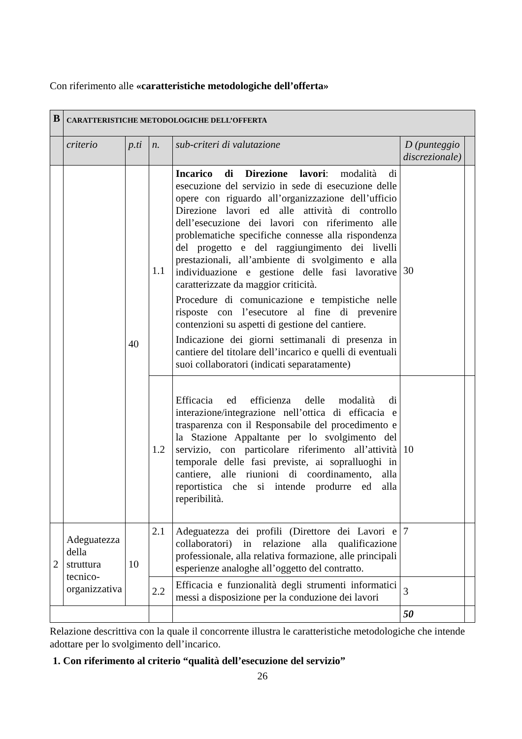Con riferimento alle «caratteristiche metodologiche dell’offerta»
| B | CARATTERISTICHE METODOLOGICHE DELL’OFFERTA | | | | | |
| | criterio | p.ti | n. | sub-criteri di valutazione | D (punteggio discrezionale) | |
| | | 40 | 1.1 | Incarico di Direzione lavori : modalità di esecuzione del servizio in sede di esecuzione delle opere con riguardo all’organizzazione dell’ufficio Direzione lavori ed alle attività di controllo dell’esecuzione dei lavori con riferimento alle problematiche specifiche connesse alla rispondenza del progetto e del raggiungimento dei livelli prestazionali, all’ambiente di svolgimento e alla individuazione e gestione delle fasi lavorative caratterizzate da maggior criticità. Procedure di comunicazione e tempistiche nelle risposte con l’esecutore al fine di prevenire contenzioni su aspetti di gestione del cantiere. Indicazione dei giorni settimanali di presenza in cantiere del titolare dell’incarico e quelli di eventuali suoi collaboratori (indicati separatamente) | 30 | |
| | | | 1.2 | Efficacia ed efficienza delle modalità di interazione/integrazione nell’ottica di efficacia e trasparenza con il Responsabile del procedimento e la Stazione Appaltante per lo svolgimento del servizio, con particolare riferimento all’attività temporale delle fasi previste, ai sopralluoghi in cantiere, alle riunioni di coordinamento, alla reportistica che si intende produrre ed alla reperibilità. | 10 | |
| 2 | Adeguatezza della struttura tecnico-organizzativa | 10 | 2.1 | Adeguatezza dei profili (Direttore dei Lavori e collaboratori) in relazione alla qualificazione professionale, alla relativa formazione, alle principali esperienze analoghe all’oggetto del contratto. | 7 | |
| | | | 2.2 | Efficacia e funzionalità degli strumenti informatici messi a disposizione per la conduzione dei lavori | 3 | |
| | | | | | 50 | |
Relazione descrittiva con la quale il concorrente illustra le caratteristiche metodologiche che intende adottare per lo svolgimento dell’incarico.
1. Con riferimento al criterio “qualità dell’esecuzione del servizio”
26